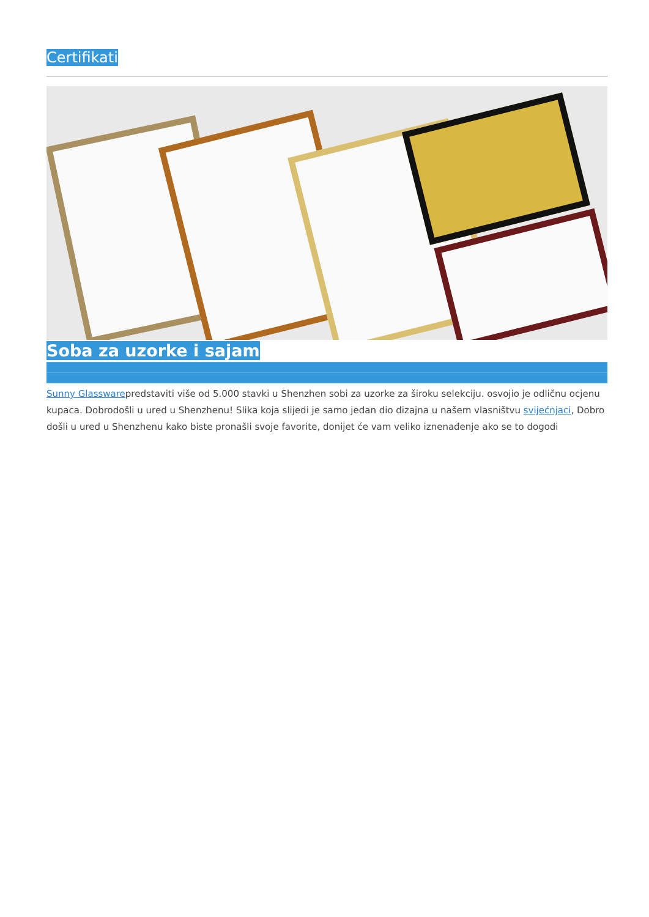Certifikati
Soba za uzorke i sajam
Sunny Glasswarepredstaviti više od 5.000 stavki u Shenzhen sobi za uzorke za široku selekciju. osvojio je odličnu ocjenu kupaca. Dobrodošli u ured u Shenzhenu! Slika koja slijedi je samo jedan dio dizajna u našem vlasništvu svijećnjaci, Dobro došli u ured u Shenzhenu kako biste pronašli svoje favorite, donijet će vam veliko iznenađenje ako se to dogodi